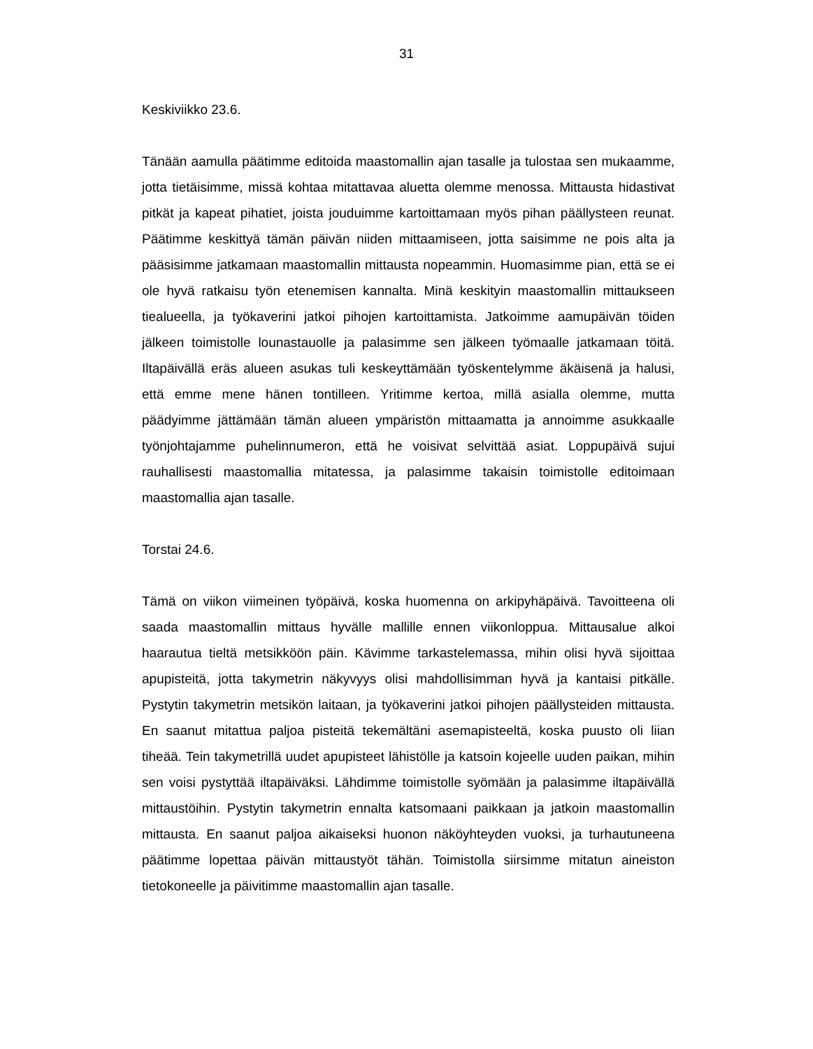31
Keskiviikko 23.6.
Tänään aamulla päätimme editoida maastomallin ajan tasalle ja tulostaa sen mukaamme, jotta tietäisimme, missä kohtaa mitattavaa aluetta olemme menossa. Mittausta hidastivat pitkät ja kapeat pihatiet, joista jouduimme kartoittamaan myös pihan päällysteen reunat. Päätimme keskittyä tämän päivän niiden mittaamiseen, jotta saisimme ne pois alta ja pääsisimme jatkamaan maastomallin mittausta nopeammin. Huomasimme pian, että se ei ole hyvä ratkaisu työn etenemisen kannalta. Minä keskityin maastomallin mittaukseen tiealueella, ja työkaverini jatkoi pihojen kartoittamista. Jatkoimme aamupäivän töiden jälkeen toimistolle lounastauolle ja palasimme sen jälkeen työmaalle jatkamaan töitä. Iltapäivällä eräs alueen asukas tuli keskeyttämään työskentelymme äkäisenä ja halusi, että emme mene hänen tontilleen. Yritimme kertoa, millä asialla olemme, mutta päädyimme jättämään tämän alueen ympäristön mittaamatta ja annoimme asukkaalle työnjohtajamme puhelinnumeron, että he voisivat selvittää asiat. Loppupäivä sujui rauhallisesti maastomallia mitatessa, ja palasimme takaisin toimistolle editoimaan maastomallia ajan tasalle.
Torstai 24.6.
Tämä on viikon viimeinen työpäivä, koska huomenna on arkipyhäpäivä. Tavoitteena oli saada maastomallin mittaus hyvälle mallille ennen viikonloppua. Mittausalue alkoi haarautua tieltä metsikköön päin. Kävimme tarkastelemassa, mihin olisi hyvä sijoittaa apupisteitä, jotta takymetrin näkyvyys olisi mahdollisimman hyvä ja kantaisi pitkälle. Pystytin takymetrin metsikön laitaan, ja työkaverini jatkoi pihojen päällysteiden mittausta. En saanut mitattua paljoa pisteitä tekemältäni asemapisteeltä, koska puusto oli liian tiheää. Tein takymetrillä uudet apupisteet lähistölle ja katsoin kojeelle uuden paikan, mihin sen voisi pystyttää iltapäiväksi. Lähdimme toimistolle syömään ja palasimme iltapäivällä mittaustöihin. Pystytin takymetrin ennalta katsomaani paikkaan ja jatkoin maastomallin mittausta. En saanut paljoa aikaiseksi huonon näköyhteyden vuoksi, ja turhautuneena päätimme lopettaa päivän mittaustyöt tähän. Toimistolla siirsimme mitatun aineiston tietokoneelle ja päivitimme maastomallin ajan tasalle.